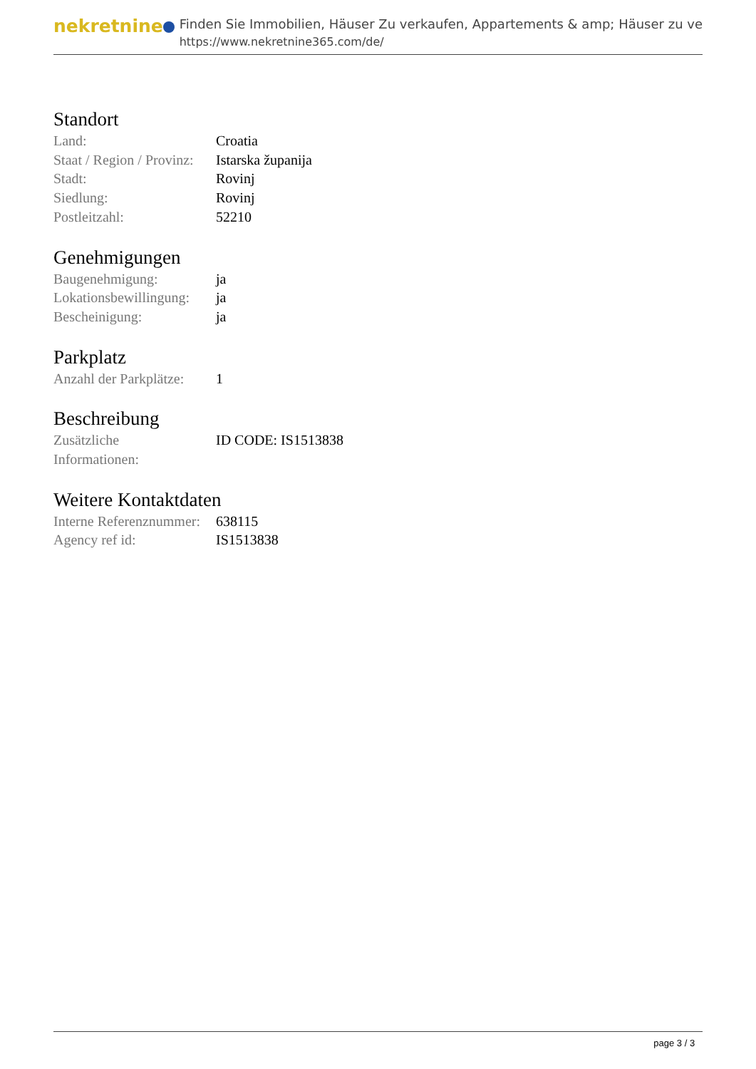nekretnine
Finden Sie Immobilien, Häuser Zu verkaufen, Appartements & amp; Häuser zu ve
https://www.nekretnine365.com/de/
Standort
| Land: | Croatia |
| Staat / Region / Provinz: | Istarska županija |
| Stadt: | Rovinj |
| Siedlung: | Rovinj |
| Postleitzahl: | 52210 |
Genehmigungen
| Baugenehmigung: | ja |
| Lokationsbewillingung: | ja |
| Bescheinigung: | ja |
Parkplatz
| Anzahl der Parkplätze: | 1 |
Beschreibung
| Zusätzliche Informationen: | ID CODE: IS1513838 |
Weitere Kontaktdaten
| Interne Referenznummer: | 638115 |
| Agency ref id: | IS1513838 |
page 3 / 3